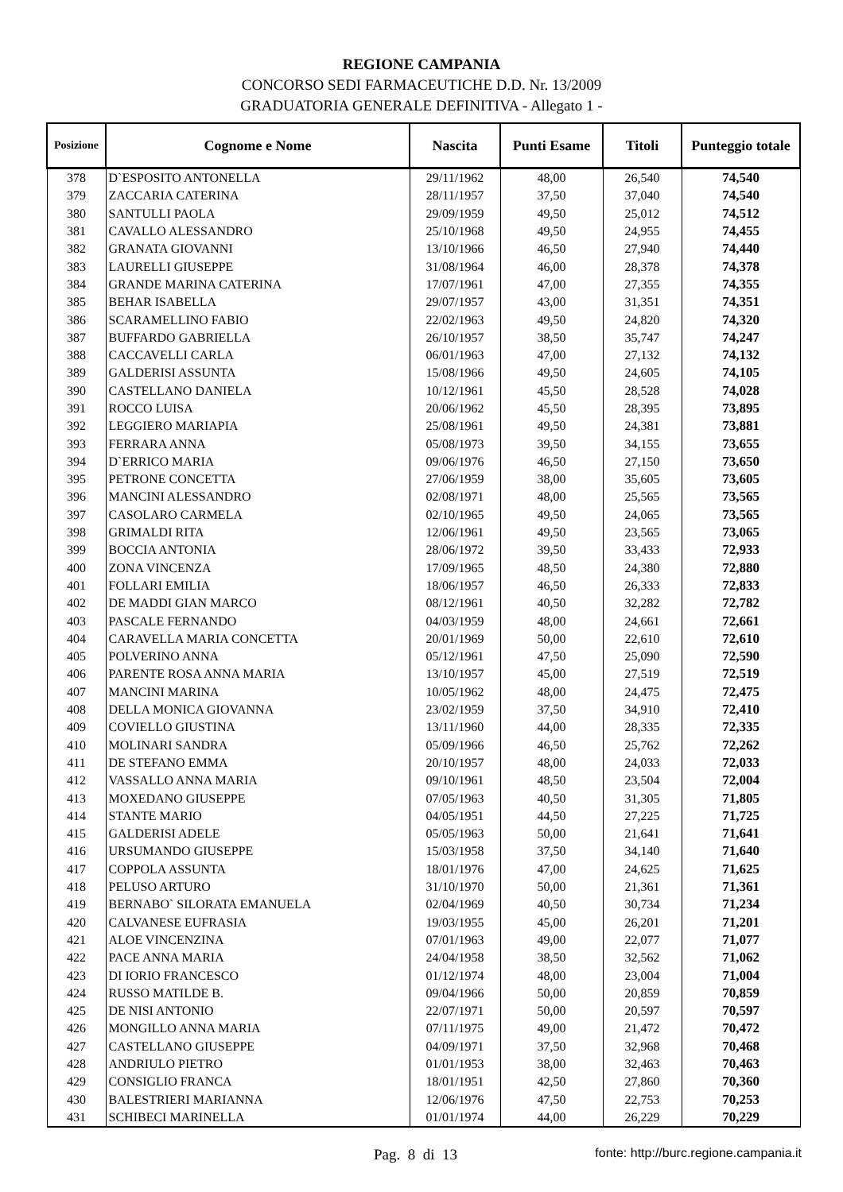REGIONE CAMPANIA
CONCORSO SEDI FARMACEUTICHE D.D. Nr. 13/2009
GRADUATORIA GENERALE DEFINITIVA - Allegato 1 -
| Posizione | Cognome e Nome | Nascita | Punti Esame | Titoli | Punteggio totale |
| --- | --- | --- | --- | --- | --- |
| 378 | D`ESPOSITO ANTONELLA | 29/11/1962 | 48,00 | 26,540 | 74,540 |
| 379 | ZACCARIA CATERINA | 28/11/1957 | 37,50 | 37,040 | 74,540 |
| 380 | SANTULLI PAOLA | 29/09/1959 | 49,50 | 25,012 | 74,512 |
| 381 | CAVALLO ALESSANDRO | 25/10/1968 | 49,50 | 24,955 | 74,455 |
| 382 | GRANATA GIOVANNI | 13/10/1966 | 46,50 | 27,940 | 74,440 |
| 383 | LAURELLI GIUSEPPE | 31/08/1964 | 46,00 | 28,378 | 74,378 |
| 384 | GRANDE MARINA CATERINA | 17/07/1961 | 47,00 | 27,355 | 74,355 |
| 385 | BEHAR ISABELLA | 29/07/1957 | 43,00 | 31,351 | 74,351 |
| 386 | SCARAMELLINO FABIO | 22/02/1963 | 49,50 | 24,820 | 74,320 |
| 387 | BUFFARDO GABRIELLA | 26/10/1957 | 38,50 | 35,747 | 74,247 |
| 388 | CACCAVELLI CARLA | 06/01/1963 | 47,00 | 27,132 | 74,132 |
| 389 | GALDERISI ASSUNTA | 15/08/1966 | 49,50 | 24,605 | 74,105 |
| 390 | CASTELLANO DANIELA | 10/12/1961 | 45,50 | 28,528 | 74,028 |
| 391 | ROCCO LUISA | 20/06/1962 | 45,50 | 28,395 | 73,895 |
| 392 | LEGGIERO MARIAPIA | 25/08/1961 | 49,50 | 24,381 | 73,881 |
| 393 | FERRARA ANNA | 05/08/1973 | 39,50 | 34,155 | 73,655 |
| 394 | D`ERRICO MARIA | 09/06/1976 | 46,50 | 27,150 | 73,650 |
| 395 | PETRONE CONCETTA | 27/06/1959 | 38,00 | 35,605 | 73,605 |
| 396 | MANCINI ALESSANDRO | 02/08/1971 | 48,00 | 25,565 | 73,565 |
| 397 | CASOLARO CARMELA | 02/10/1965 | 49,50 | 24,065 | 73,565 |
| 398 | GRIMALDI RITA | 12/06/1961 | 49,50 | 23,565 | 73,065 |
| 399 | BOCCIA ANTONIA | 28/06/1972 | 39,50 | 33,433 | 72,933 |
| 400 | ZONA VINCENZA | 17/09/1965 | 48,50 | 24,380 | 72,880 |
| 401 | FOLLARI EMILIA | 18/06/1957 | 46,50 | 26,333 | 72,833 |
| 402 | DE MADDI GIAN MARCO | 08/12/1961 | 40,50 | 32,282 | 72,782 |
| 403 | PASCALE FERNANDO | 04/03/1959 | 48,00 | 24,661 | 72,661 |
| 404 | CARAVELLA MARIA CONCETTA | 20/01/1969 | 50,00 | 22,610 | 72,610 |
| 405 | POLVERINO ANNA | 05/12/1961 | 47,50 | 25,090 | 72,590 |
| 406 | PARENTE ROSA ANNA MARIA | 13/10/1957 | 45,00 | 27,519 | 72,519 |
| 407 | MANCINI MARINA | 10/05/1962 | 48,00 | 24,475 | 72,475 |
| 408 | DELLA MONICA GIOVANNA | 23/02/1959 | 37,50 | 34,910 | 72,410 |
| 409 | COVIELLO GIUSTINA | 13/11/1960 | 44,00 | 28,335 | 72,335 |
| 410 | MOLINARI SANDRA | 05/09/1966 | 46,50 | 25,762 | 72,262 |
| 411 | DE STEFANO EMMA | 20/10/1957 | 48,00 | 24,033 | 72,033 |
| 412 | VASSALLO ANNA MARIA | 09/10/1961 | 48,50 | 23,504 | 72,004 |
| 413 | MOXEDANO GIUSEPPE | 07/05/1963 | 40,50 | 31,305 | 71,805 |
| 414 | STANTE MARIO | 04/05/1951 | 44,50 | 27,225 | 71,725 |
| 415 | GALDERISI ADELE | 05/05/1963 | 50,00 | 21,641 | 71,641 |
| 416 | URSUMANDO GIUSEPPE | 15/03/1958 | 37,50 | 34,140 | 71,640 |
| 417 | COPPOLA ASSUNTA | 18/01/1976 | 47,00 | 24,625 | 71,625 |
| 418 | PELUSO ARTURO | 31/10/1970 | 50,00 | 21,361 | 71,361 |
| 419 | BERNABO` SILORATA EMANUELA | 02/04/1969 | 40,50 | 30,734 | 71,234 |
| 420 | CALVANESE EUFRASIA | 19/03/1955 | 45,00 | 26,201 | 71,201 |
| 421 | ALOE VINCENZINA | 07/01/1963 | 49,00 | 22,077 | 71,077 |
| 422 | PACE ANNA MARIA | 24/04/1958 | 38,50 | 32,562 | 71,062 |
| 423 | DI IORIO FRANCESCO | 01/12/1974 | 48,00 | 23,004 | 71,004 |
| 424 | RUSSO MATILDE B. | 09/04/1966 | 50,00 | 20,859 | 70,859 |
| 425 | DE NISI ANTONIO | 22/07/1971 | 50,00 | 20,597 | 70,597 |
| 426 | MONGILLO ANNA MARIA | 07/11/1975 | 49,00 | 21,472 | 70,472 |
| 427 | CASTELLANO GIUSEPPE | 04/09/1971 | 37,50 | 32,968 | 70,468 |
| 428 | ANDRIULO PIETRO | 01/01/1953 | 38,00 | 32,463 | 70,463 |
| 429 | CONSIGLIO FRANCA | 18/01/1951 | 42,50 | 27,860 | 70,360 |
| 430 | BALESTRIERI MARIANNA | 12/06/1976 | 47,50 | 22,753 | 70,253 |
| 431 | SCHIBECI MARINELLA | 01/01/1974 | 44,00 | 26,229 | 70,229 |
Pag. 8 di 13
fonte: http://burc.regione.campania.it